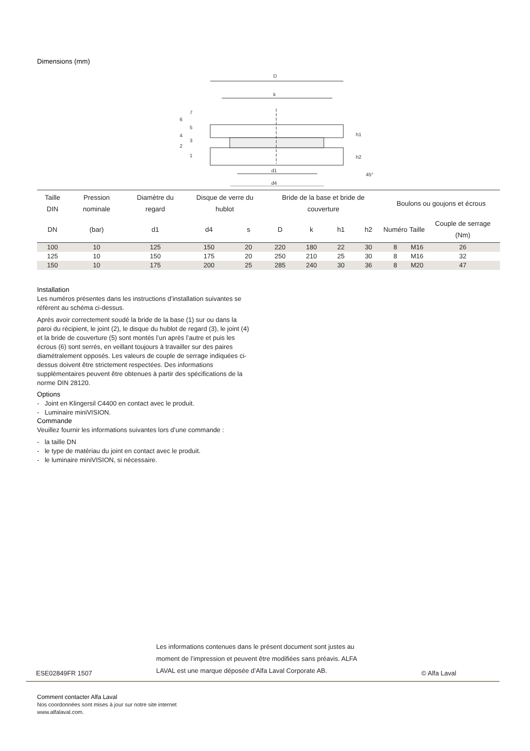Dimensions (mm)
D
k
d1
d4
h1
h2
45°
7
6
5
4
3
2
1
| Taille DIN | Pression nominale | Diamètre du regard | Disque de verre du hublot | | Bride de la base et bride de couverture | | | | Boulons ou goujons et écrous | | |
| --- | --- | --- | --- | --- | --- | --- | --- | --- | --- | --- | --- |
| DN | (bar) | d1 | d4 | s | D | k | h1 | h2 | Numéro | Taille | Couple de serrage (Nm) |
| 100 | 10 | 125 | 150 | 20 | 220 | 180 | 22 | 30 | 8 | M16 | 26 |
| 125 | 10 | 150 | 175 | 20 | 250 | 210 | 25 | 30 | 8 | M16 | 32 |
| 150 | 10 | 175 | 200 | 25 | 285 | 240 | 30 | 36 | 8 | M20 | 47 |
Installation
Les numéros présentes dans les instructions d’installation suivantes se réfèrent au schéma ci-dessus.
Après avoir correctement soudé la bride de la base (1) sur ou dans la paroi du récipient, le joint (2), le disque du hublot de regard (3), le joint (4) et la bride de couverture (5) sont montés l’un après l’autre et puis les écrous (6) sont serrés, en veillant toujours à travailler sur des paires diamétralement opposés. Les valeurs de couple de serrage indiquées ci-dessus doivent être strictement respectées. Des informations supplémentaires peuvent être obtenues à partir des spécifications de la norme DIN 28120.
Options
- Joint en Klingersil C4400 en contact avec le produit.
- Luminaire miniVISION.
Commande
Veuillez fournir les informations suivantes lors d’une commande :
- la taille DN
- le type de matériau du joint en contact avec le produit.
- le luminaire miniVISION, si nécessaire.
ESE02849FR 1507
Les informations contenues dans le présent document sont justes au moment de l’impression et peuvent être modifiées sans préavis. ALFA LAVAL est une marque déposée d’Alfa Laval Corporate AB.
© Alfa Laval
Comment contacter Alfa Laval
Nos coordonnées sont mises à jour sur notre site internet
www.alfalaval.com.